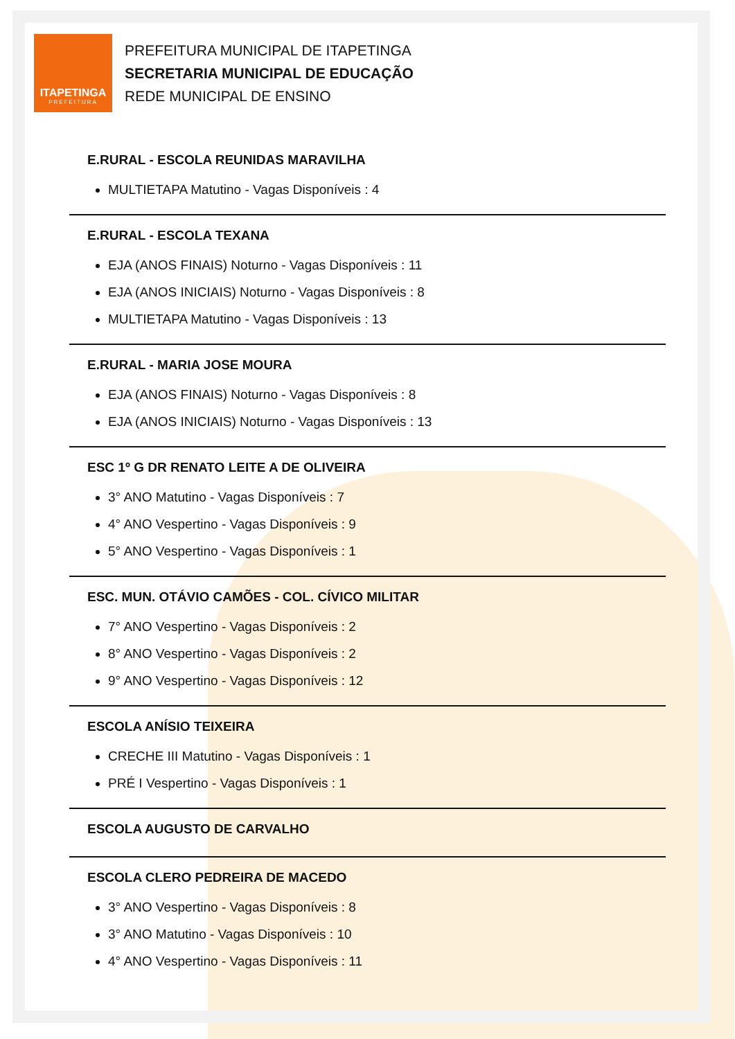ITAPETINGA
PREFEITURA
PREFEITURA MUNICIPAL DE ITAPETINGA
SECRETARIA MUNICIPAL DE EDUCAÇÃO
REDE MUNICIPAL DE ENSINO
E.RURAL - ESCOLA REUNIDAS MARAVILHA
MULTIETAPA Matutino - Vagas Disponíveis : 4
E.RURAL - ESCOLA TEXANA
EJA (ANOS FINAIS) Noturno - Vagas Disponíveis : 11
EJA (ANOS INICIAIS) Noturno - Vagas Disponíveis : 8
MULTIETAPA Matutino - Vagas Disponíveis : 13
E.RURAL - MARIA JOSE MOURA
EJA (ANOS FINAIS) Noturno - Vagas Disponíveis : 8
EJA (ANOS INICIAIS) Noturno - Vagas Disponíveis : 13
ESC 1º G DR RENATO LEITE A DE OLIVEIRA
3° ANO Matutino - Vagas Disponíveis : 7
4° ANO Vespertino - Vagas Disponíveis : 9
5° ANO Vespertino - Vagas Disponíveis : 1
ESC. MUN. OTÁVIO CAMÕES - COL. CÍVICO MILITAR
7° ANO Vespertino - Vagas Disponíveis : 2
8° ANO Vespertino - Vagas Disponíveis : 2
9° ANO Vespertino - Vagas Disponíveis : 12
ESCOLA ANÍSIO TEIXEIRA
CRECHE III Matutino - Vagas Disponíveis : 1
PRÉ I Vespertino - Vagas Disponíveis : 1
ESCOLA AUGUSTO DE CARVALHO
ESCOLA CLERO PEDREIRA DE MACEDO
3° ANO Vespertino - Vagas Disponíveis : 8
3° ANO Matutino - Vagas Disponíveis : 10
4° ANO Vespertino - Vagas Disponíveis : 11